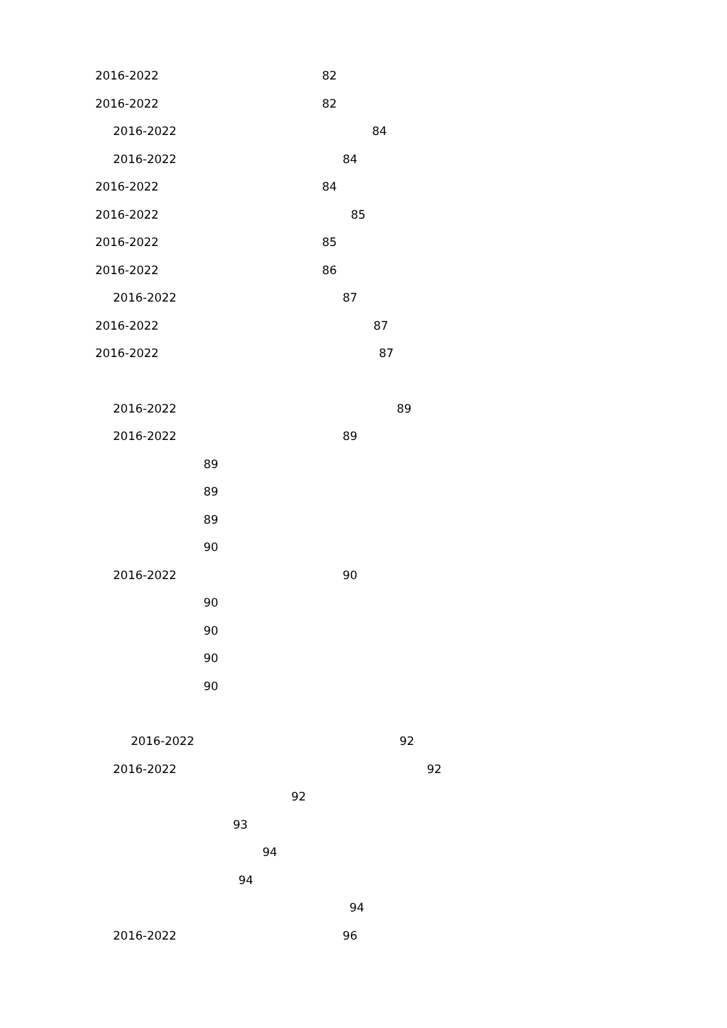2016-2022 82
2016-2022 82
2016-2022 84
2016-2022 84
2016-2022 84
2016-2022 85
2016-2022 85
2016-2022 86
2016-2022 87
2016-2022 87
2016-2022 87
2016-2022 89
2016-2022 89
89
89
89
90
2016-2022 90
90
90
90
90
2016-2022 92
2016-2022 92
92
93
94
94
94
2016-2022 96